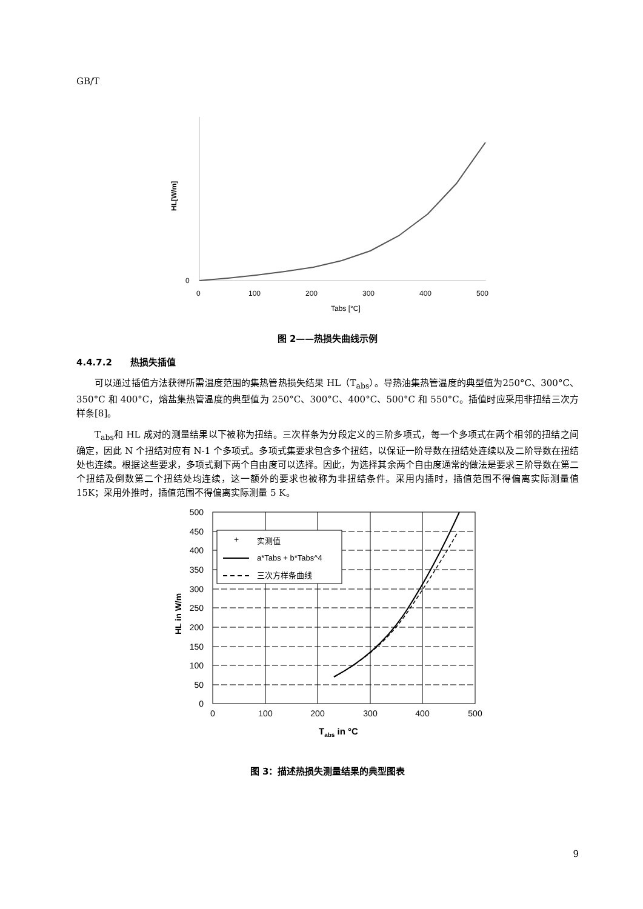GB/T
HL[W/m]
0
0
100
200
300
400
500
Tabs [°C]
图 2——热损失曲线示例
4.4.7.2　　热损失插值
可以通过插值方法获得所需温度范围的集热管热损失结果 HL（T<sub>abs</sub>）。导热油集热管温度的典型值为250°C、300°C、350°C 和 400°C，熔盐集热管温度的典型值为 250°C、300°C、400°C、500°C 和 550°C。插值时应采用非扭结三次方样条[8]。
T<sub>abs</sub>和 HL 成对的测量结果以下被称为扭结。三次样条为分段定义的三阶多项式，每一个多项式在两个相邻的扭结之间确定，因此 N 个扭结对应有 N-1 个多项式。多项式集要求包含多个扭结，以保证一阶导数在扭结处连续以及二阶导数在扭结处也连续。根据这些要求，多项式剩下两个自由度可以选择。因此，为选择其余两个自由度通常的做法是要求三阶导数在第二个扭结及倒数第二个扭结处均连续，这一额外的要求也被称为非扭结条件。采用内插时，插值范围不得偏离实际测量值 15K；采用外推时，插值范围不得偏离实际测量 5 K。
HL in W/m
500
450
400
350
300
250
200
150
100
50
0
0
100
200
300
400
500
+
实测值
a*Tabs + b*Tabs^4
三次方样条曲线
Tabs in °C
图 3：描述热损失测量结果的典型图表
9